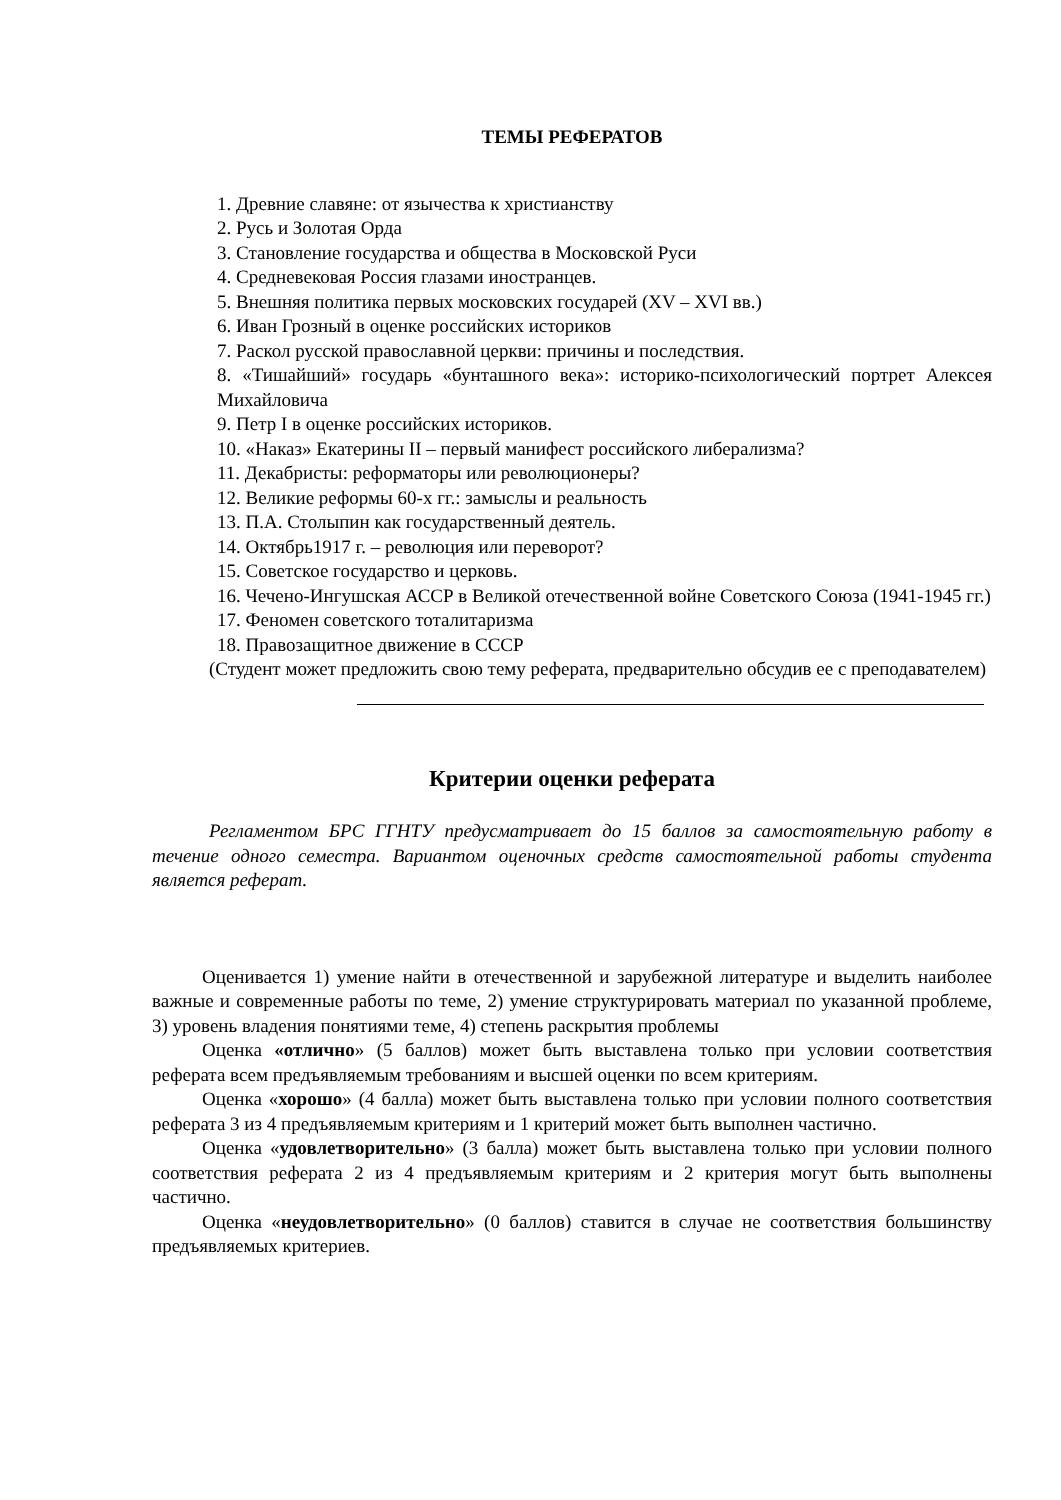ТЕМЫ РЕФЕРАТОВ
1. Древние славяне: от язычества к христианству
2. Русь и Золотая Орда
3. Становление государства и общества в Московской Руси
4. Средневековая Россия глазами иностранцев.
5. Внешняя политика первых московских государей (XV – XVI вв.)
6. Иван Грозный в оценке российских историков
7. Раскол русской православной церкви: причины и последствия.
8. «Тишайший» государь «бунташного века»: историко-психологический портрет Алексея Михайловича
9. Петр I в оценке российских историков.
10. «Наказ» Екатерины II – первый манифест российского либерализма?
11. Декабристы: реформаторы или революционеры?
12. Великие реформы 60-х гг.: замыслы и реальность
13. П.А. Столыпин как государственный деятель.
14. Октябрь1917 г. – революция или переворот?
15. Советское государство и церковь.
16. Чечено-Ингушская АССР в Великой отечественной войне Советского Союза (1941-1945 гг.)
17. Феномен советского тоталитаризма
18. Правозащитное движение в СССР
(Студент может предложить свою тему реферата, предварительно обсудив ее с преподавателем)
Критерии оценки реферата
Регламентом БРС ГГНТУ предусматривает до 15 баллов за самостоятельную работу в течение одного семестра. Вариантом оценочных средств самостоятельной работы студента является реферат.
Оценивается 1) умение найти в отечественной и зарубежной литературе и выделить наиболее важные и современные работы по теме, 2) умение структурировать материал по указанной проблеме, 3) уровень владения понятиями теме, 4) степень раскрытия проблемы
Оценка «отлично» (5 баллов) может быть выставлена только при условии соответствия реферата всем предъявляемым требованиям и высшей оценки по всем критериям.
Оценка «хорошо» (4 балла) может быть выставлена только при условии полного соответствия реферата 3 из 4 предъявляемым критериям и 1 критерий может быть выполнен частично.
Оценка «удовлетворительно» (3 балла) может быть выставлена только при условии полного соответствия реферата 2 из 4 предъявляемым критериям и 2 критерия могут быть выполнены частично.
Оценка «неудовлетворительно» (0 баллов) ставится в случае не соответствия большинству предъявляемых критериев.